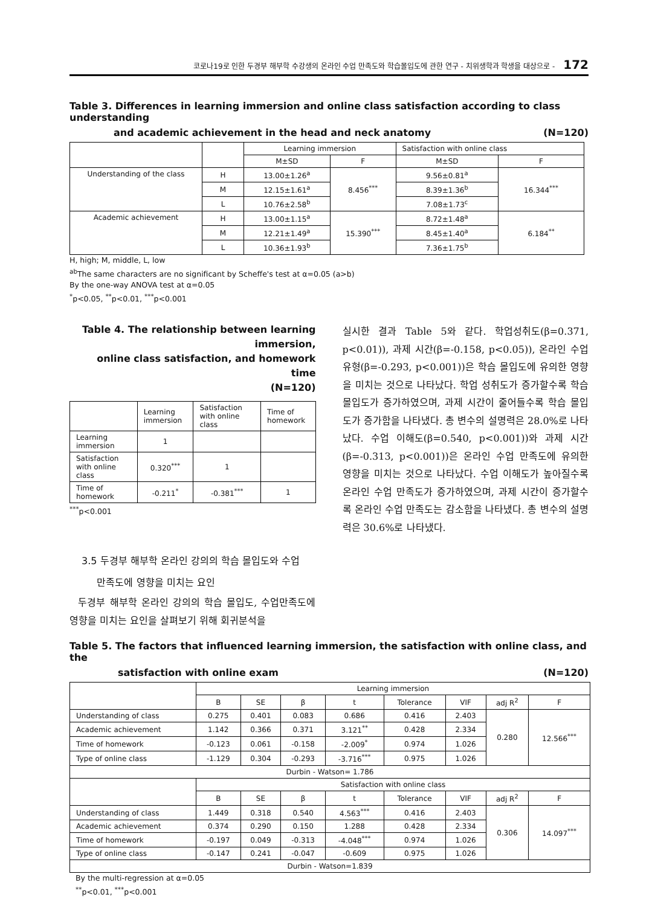코로나19로 인한 두경부 해부학 수강생의 온라인 수업 만족도와 학습몰입도에 관한 연구 - 치위생학과 학생을 대상으로 - 172
Table 3. Differences in learning immersion and online class satisfaction according to class understanding
and academic achievement in the head and neck anatomy (N=120)
| | | Learning immersion | | Satisfaction with online class | |
| | | M±SD | F | M±SD | F |
| Understanding of the class | H | 13.00±1.26<sup>a</sup> | 8.456<sup>***</sup> | 9.56±0.81<sup>a</sup> | 16.344<sup>***</sup> |
| | M | 12.15±1.61<sup>a</sup> | | 8.39±1.36<sup>b</sup> | |
| | L | 10.76±2.58<sup>b</sup> | | 7.08±1.73<sup>c</sup> | |
| Academic achievement | H | 13.00±1.15<sup>a</sup> | 15.390<sup>***</sup> | 8.72±1.48<sup>a</sup> | 6.184<sup>**</sup> |
| | M | 12.21±1.49<sup>a</sup> | | 8.45±1.40<sup>a</sup> | |
| | L | 10.36±1.93<sup>b</sup> | | 7.36±1.75<sup>b</sup> | |
H, high; M, middle, L, low
<sup>ab</sup>The same characters are no significant by Scheffe's test at α=0.05 (a>b)
By the one-way ANOVA test at α=0.05
<sup>*</sup> p<0.05, <sup>**</sup>p<0.01, <sup>***</sup>p<0.001
Table 4. The relationship between learning immersion,
online class satisfaction, and homework time
(N=120)
| | Learning immersion | Satisfaction with online class | Time of homework |
| Learning immersion | 1 | | |
| Satisfaction with online class | 0.320<sup>***</sup> | 1 | |
| Time of homework | -0.211<sup>*</sup> | -0.381<sup>***</sup> | 1 |
<sup>***</sup> p<0.001
3.5 두경부 해부학 온라인 강의의 학습 몰입도와 수업
만족도에 영향을 미치는 요인
두경부 해부학 온라인 강의의 학습 몰입도, 수업만족도에 영향을 미치는 요인을 살펴보기 위해 회귀분석을
실시한 결과 Table 5와 같다. 학업성취도(β=0.371, p<0.01)), 과제 시간(β=-0.158, p<0.05)), 온라인 수업 유형(β=-0.293, p<0.001))은 학습 몰입도에 유의한 영향을 미치는 것으로 나타났다. 학업 성취도가 증가할수록 학습 몰입도가 증가하였으며, 과제 시간이 줄어들수록 학습 몰입도가 증가함을 나타냈다. 총 변수의 설명력은 28.0%로 나타났다. 수업 이해도(β=0.540, p<0.001))와 과제 시간(β=-0.313, p<0.001))은 온라인 수업 만족도에 유의한 영향을 미치는 것으로 나타났다. 수업 이해도가 높아질수록 온라인 수업 만족도가 증가하였으며, 과제 시간이 증가할수록 온라인 수업 만족도는 감소함을 나타냈다. 총 변수의 설명력은 30.6%로 나타냈다.
Table 5. The factors that influenced learning immersion, the satisfaction with online class, and the
satisfaction with online exam (N=120)
| | Learning immersion | | | | | | | |
| | B | SE | β | t | Tolerance | VIF | adj R<sup>2</sup> | F |
| Understanding of class | 0.275 | 0.401 | 0.083 | 0.686 | 0.416 | 2.403 | 0.280 | 12.566<sup>***</sup> |
| Academic achievement | 1.142 | 0.366 | 0.371 | 3.121<sup>**</sup> | 0.428 | 2.334 | | |
| Time of homework | -0.123 | 0.061 | -0.158 | -2.009<sup>*</sup> | 0.974 | 1.026 | | |
| Type of online class | -1.129 | 0.304 | -0.293 | -3.716<sup>***</sup> | 0.975 | 1.026 | | |
| Durbin - Watson= 1.786 | | | | | | | | |
| | Satisfaction with online class | | | | | | | |
| | B | SE | β | t | Tolerance | VIF | adj R<sup>2</sup> | F |
| Understanding of class | 1.449 | 0.318 | 0.540 | 4.563<sup>***</sup> | 0.416 | 2.403 | 0.306 | 14.097<sup>***</sup> |
| Academic achievement | 0.374 | 0.290 | 0.150 | 1.288 | 0.428 | 2.334 | | |
| Time of homework | -0.197 | 0.049 | -0.313 | -4.048<sup>***</sup> | 0.974 | 1.026 | | |
| Type of online class | -0.147 | 0.241 | -0.047 | -0.609 | 0.975 | 1.026 | | |
| Durbin - Watson=1.839 | | | | | | | | |
By the multi-regression at α=0.05
<sup>**</sup> p<0.01, <sup>***</sup>p<0.001